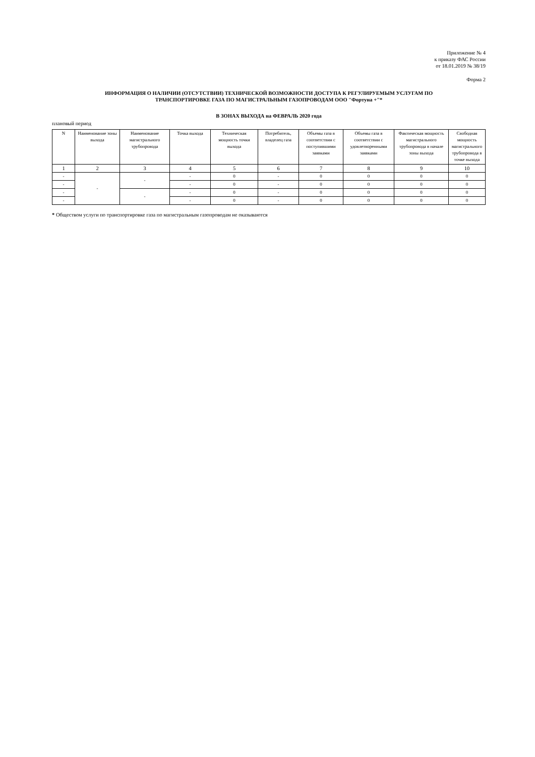Приложение № 4
к приказу ФАС России
от 18.01.2019 № 38/19
Форма 2
ИНФОРМАЦИЯ О НАЛИЧИИ (ОТСУТСТВИИ) ТЕХНИЧЕСКОЙ ВОЗМОЖНОСТИ ДОСТУПА К РЕГУЛИРУЕМЫМ УСЛУГАМ ПО
ТРАНСПОРТИРОВКЕ ГАЗА ПО МАГИСТРАЛЬНЫМ ГАЗОПРОВОДАМ ООО "Фортуна +"*
В ЗОНАХ ВЫХОДА на ФЕВРАЛЬ 2020 года
плановый период
| N | Наименование зоны выхода | Наименование магистрального трубопровода | Точка выхода | Техническая мощность точки выхода | Потребитель, владелец газа | Объемы газа в соответствии с поступившими заявками | Объемы газа в соответствии с удовлетворенными заявками | Фактическая мощность магистрального трубопровода в начале зоны выхода | Свободная мощность магистрального трубопровода в точке выхода |
| --- | --- | --- | --- | --- | --- | --- | --- | --- | --- |
| 1 | 2 | 3 | 4 | 5 | 6 | 7 | 8 | 9 | 10 |
| - | - | - | - | 0 | - | 0 | 0 | 0 | 0 |
| - | | | - | 0 | - | 0 | 0 | 0 | 0 |
| - | | - | - | 0 | - | 0 | 0 | 0 | 0 |
| - | | | - | 0 | - | 0 | 0 | 0 | 0 |
* Обществом услуги по транспортировке газа по магистральным газопроводам не оказываются